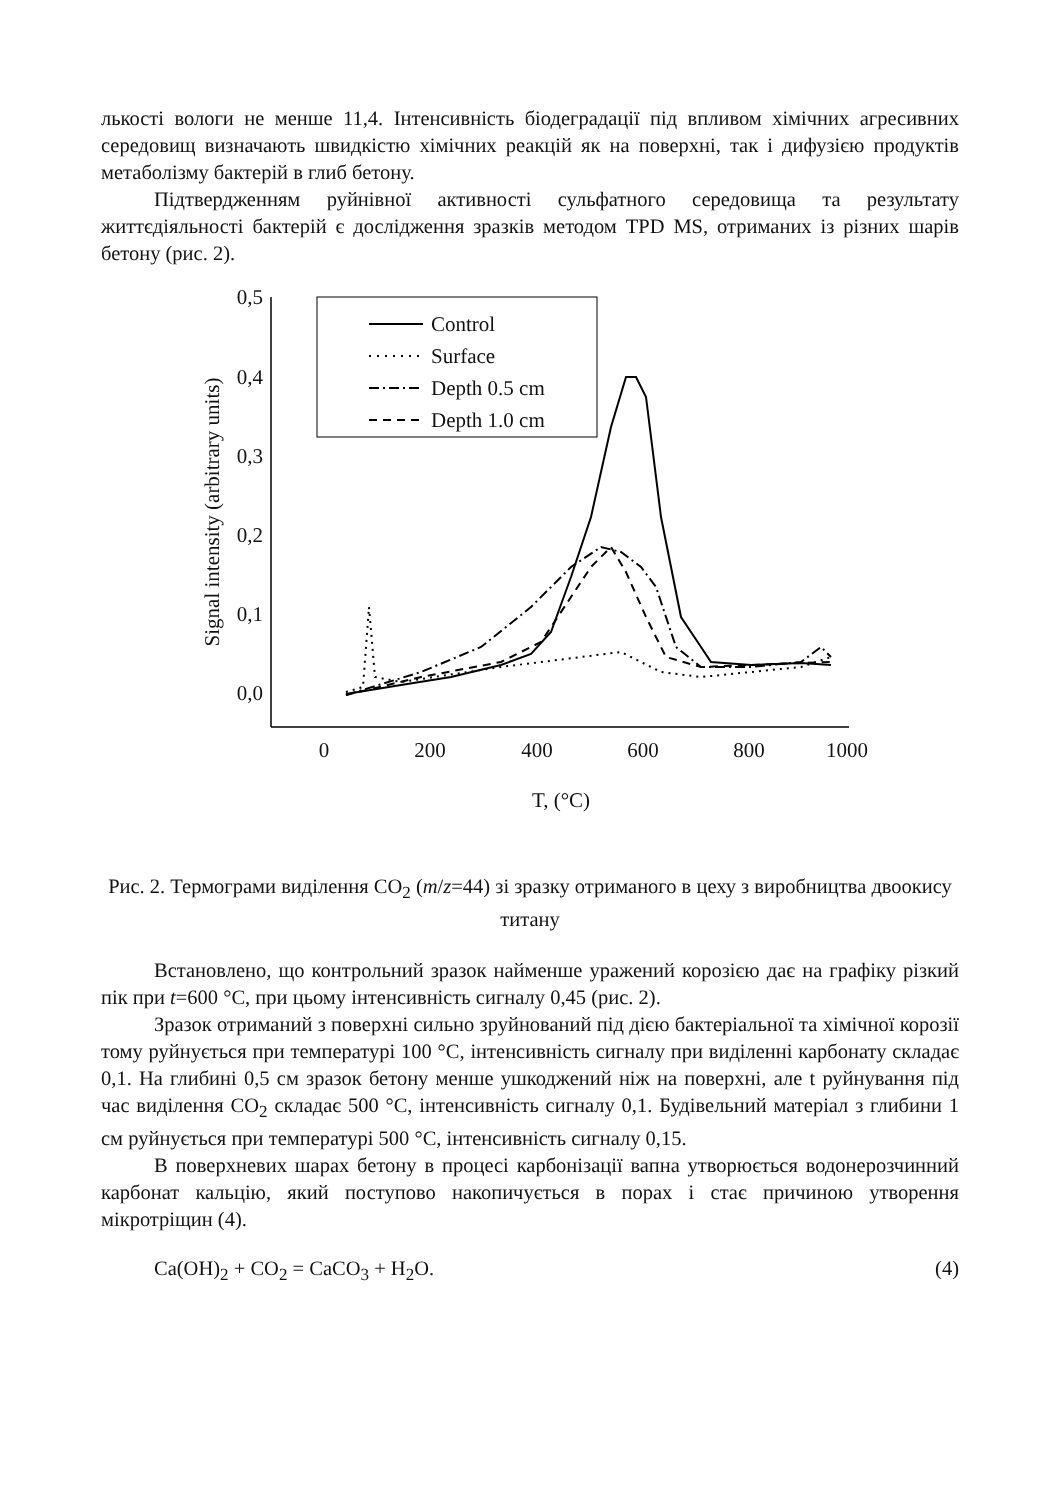лькості вологи не менше 11,4. Інтенсивність біодеградації під впливом хімічних агресивних середовищ визначають швидкістю хімічних реакцій як на поверхні, так і дифузією продуктів метаболізму бактерій в глиб бетону.
Підтвердженням руйнівної активності сульфатного середовища та результату життєдіяльності бактерій є дослідження зразків методом TPD MS, отриманих із різних шарів бетону (рис. 2).
0,5
0,4
0,3
0,2
0,1
0,0
0
200
400
600
800
1000
T, (°C)
Signal intensity (arbitrary units)
Control
Surface
Depth 0.5 cm
Depth 1.0 cm
Рис. 2. Термограми виділення СО<sub>2</sub> (m/z=44) зі зразку отриманого в цеху з виробництва двоокису титану
Встановлено, що контрольний зразок найменше уражений корозією дає на графіку різкий пік при t=600 °С, при цьому інтенсивність сигналу 0,45 (рис. 2).
Зразок отриманий з поверхні сильно зруйнований під дією бактеріальної та хімічної корозії тому руйнується при температурі 100 °С, інтенсивність сигналу при виділенні карбонату складає 0,1. На глибині 0,5 см зразок бетону менше ушкоджений ніж на поверхні, але t руйнування під час виділення СО<sub>2</sub> складає 500 °С, інтенсивність сигналу 0,1. Будівельний матеріал з глибини 1 см руйнується при температурі 500 °С, інтенсивність сигналу 0,15.
В поверхневих шарах бетону в процесі карбонізації вапна утворюється водонерозчинний карбонат кальцію, який поступово накопичується в порах і стає причиною утворення мікротріщин (4).
Ca(OH)<sub>2</sub> + CO<sub>2</sub> = CaCO<sub>3</sub> + H<sub>2</sub>O. (4)